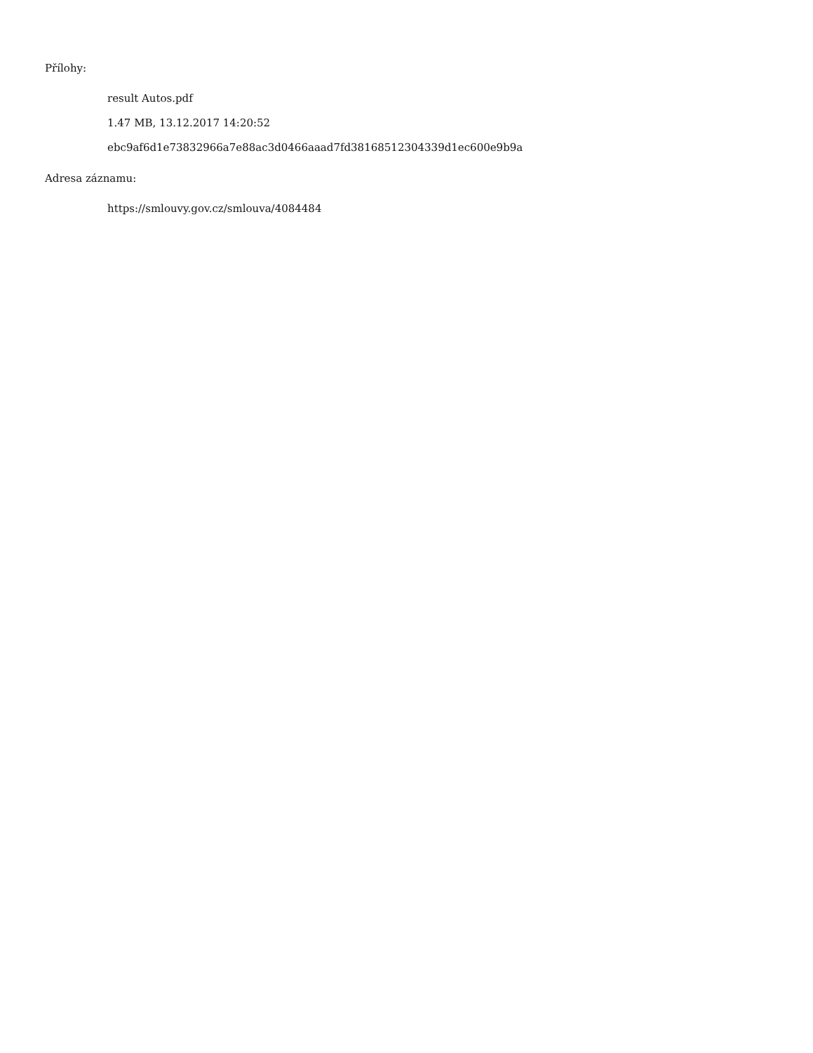Přílohy:
result Autos.pdf
1.47 MB, 13.12.2017 14:20:52
ebc9af6d1e73832966a7e88ac3d0466aaad7fd38168512304339d1ec600e9b9a
Adresa záznamu:
https://smlouvy.gov.cz/smlouva/4084484